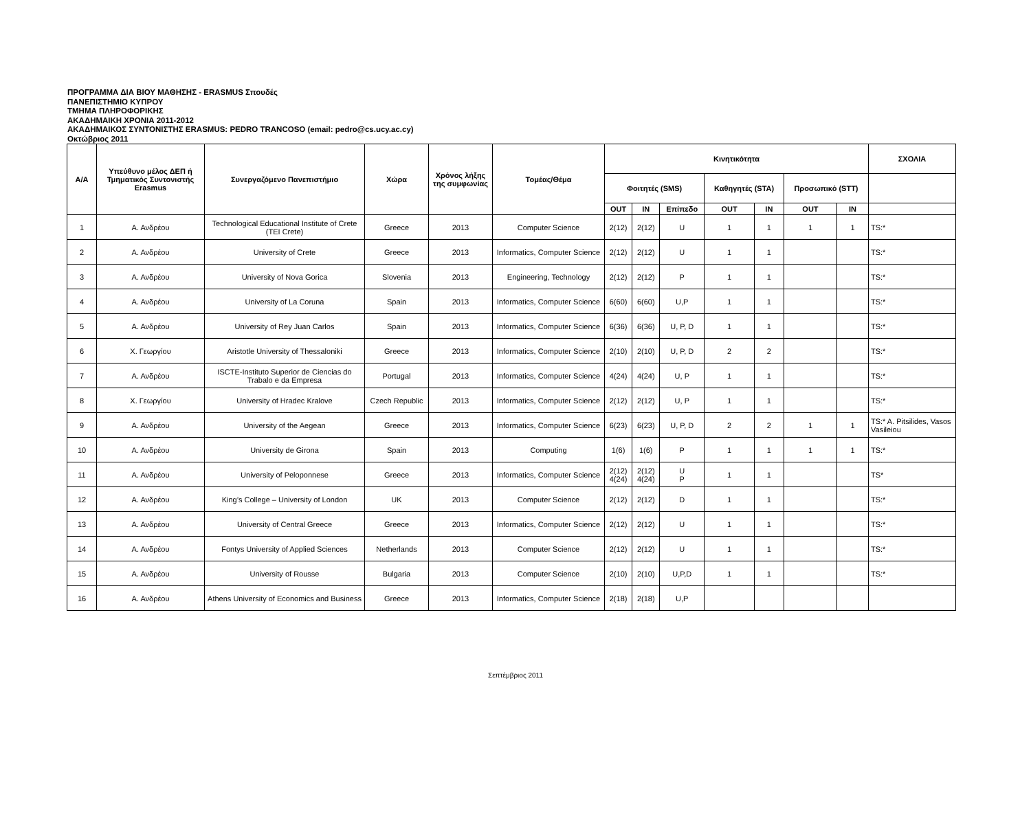ΠΡΟΓΡΑΜΜΑ ΔΙΑ ΒΙΟΥ ΜΑΘΗΣΗΣ - ERASMUS Σπουδές
ΠΑΝΕΠΙΣΤΗΜΙΟ ΚΥΠΡΟΥ
ΤΜΗΜΑ ΠΛΗΡΟΦΟΡΙΚΗΣ
ΑΚΑΔΗΜΑΙΚΗ ΧΡΟΝΙΑ 2011-2012
ΑΚΑΔΗΜΑΙΚΟΣ ΣΥΝΤΟΝΙΣΤΗΣ ERASMUS: PEDRO TRANCOSO (email: pedro@cs.ucy.ac.cy)
Οκτώβριος 2011
| Α/Α | Υπεύθυνο μέλος ΔΕΠ ή Τμηματικός Συντονιστής Erasmus | Συνεργαζόμενο Πανεπιστήμιο | Χώρα | Χρόνος λήξης της συμφωνίας | Τομέας/Θέμα | Κινητικότητα | | | | | | | ΣΧΟΛΙΑ |
| --- | --- | --- | --- | --- | --- | --- | --- | --- | --- | --- | --- | --- | --- |
| | | | | | | Φοιτητές (SMS) | | | Καθηγητές (STA) | | Προσωπικό (STT) | | |
| | | | | | | OUT | IN | Επίπεδο | OUT | IN | OUT | IN | |
| 1 | Α. Ανδρέου | Technological Educational Institute of Crete (TEI Crete) | Greece | 2013 | Computer Science | 2(12) | 2(12) | U | 1 | 1 | 1 | 1 | TS:* |
| 2 | Α. Ανδρέου | University of Crete | Greece | 2013 | Informatics, Computer Science | 2(12) | 2(12) | U | 1 | 1 | | | TS:* |
| 3 | Α. Ανδρέου | University of Nova Gorica | Slovenia | 2013 | Engineering, Technology | 2(12) | 2(12) | P | 1 | 1 | | | TS:* |
| 4 | Α. Ανδρέου | University of La Coruna | Spain | 2013 | Informatics, Computer Science | 6(60) | 6(60) | U,P | 1 | 1 | | | TS:* |
| 5 | Α. Ανδρέου | University of Rey Juan Carlos | Spain | 2013 | Informatics, Computer Science | 6(36) | 6(36) | U, P, D | 1 | 1 | | | TS:* |
| 6 | Χ. Γεωργίου | Aristotle University of Thessaloniki | Greece | 2013 | Informatics, Computer Science | 2(10) | 2(10) | U, P, D | 2 | 2 | | | TS:* |
| 7 | Α. Ανδρέου | ISCTE-Instituto Superior de Ciencias do Trabalo e da Empresa | Portugal | 2013 | Informatics, Computer Science | 4(24) | 4(24) | U, P | 1 | 1 | | | TS:* |
| 8 | Χ. Γεωργίου | University of Hradec Kralove | Czech Republic | 2013 | Informatics, Computer Science | 2(12) | 2(12) | U, P | 1 | 1 | | | TS:* |
| 9 | Α. Ανδρέου | University of the Aegean | Greece | 2013 | Informatics, Computer Science | 6(23) | 6(23) | U, P, D | 2 | 2 | 1 | 1 | TS:* A. Pitsilides, Vasos Vasileiou |
| 10 | Α. Ανδρέου | University de Girona | Spain | 2013 | Computing | 1(6) | 1(6) | P | 1 | 1 | 1 | 1 | TS:* |
| 11 | Α. Ανδρέου | University of Peloponnese | Greece | 2013 | Informatics, Computer Science | 2(12) 4(24) | 2(12) 4(24) | U P | 1 | 1 | | | TS* |
| 12 | Α. Ανδρέου | King’s College – University of London | UK | 2013 | Computer Science | 2(12) | 2(12) | D | 1 | 1 | | | TS:* |
| 13 | Α. Ανδρέου | University of Central Greece | Greece | 2013 | Informatics, Computer Science | 2(12) | 2(12) | U | 1 | 1 | | | TS:* |
| 14 | Α. Ανδρέου | Fontys University of Applied Sciences | Netherlands | 2013 | Computer Science | 2(12) | 2(12) | U | 1 | 1 | | | TS:* |
| 15 | Α. Ανδρέου | University of Rousse | Bulgaria | 2013 | Computer Science | 2(10) | 2(10) | U,P,D | 1 | 1 | | | TS:* |
| 16 | Α. Ανδρέου | Athens University of Economics and Business | Greece | 2013 | Informatics, Computer Science | 2(18) | 2(18) | U,P | | | | | |
Σεπτέμβριος 2011